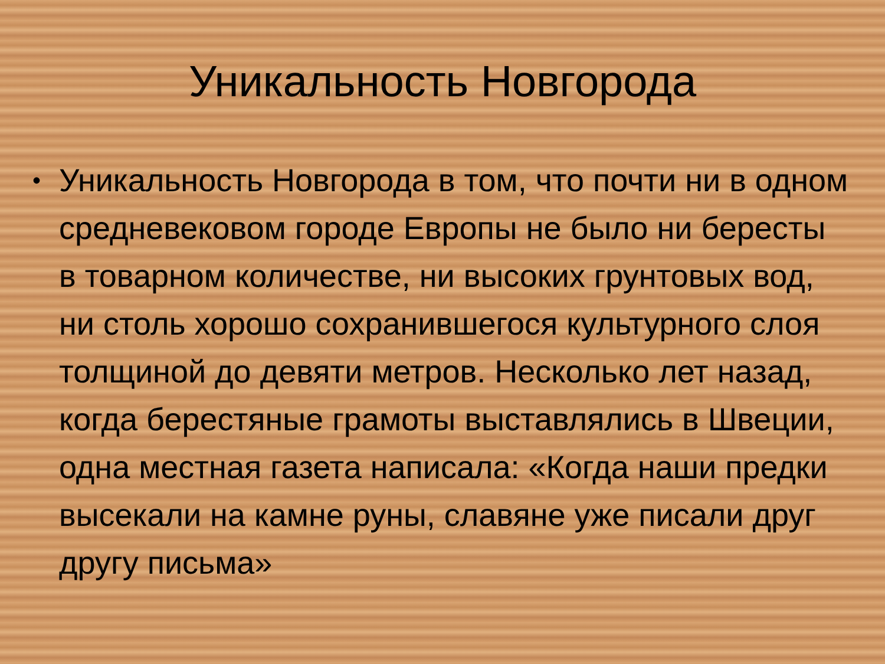Уникальность Новгорода
• Уникальность Новгорода в том, что почти ни в одном средневековом городе Европы не было ни бересты в товарном количестве, ни высоких грунтовых вод, ни столь хорошо сохранившегося культурного слоя толщиной до девяти метров. Несколько лет назад, когда берестяные грамоты выставлялись в Швеции, одна местная газета написала: «Когда наши предки высекали на камне руны, славяне уже писали друг другу письма»